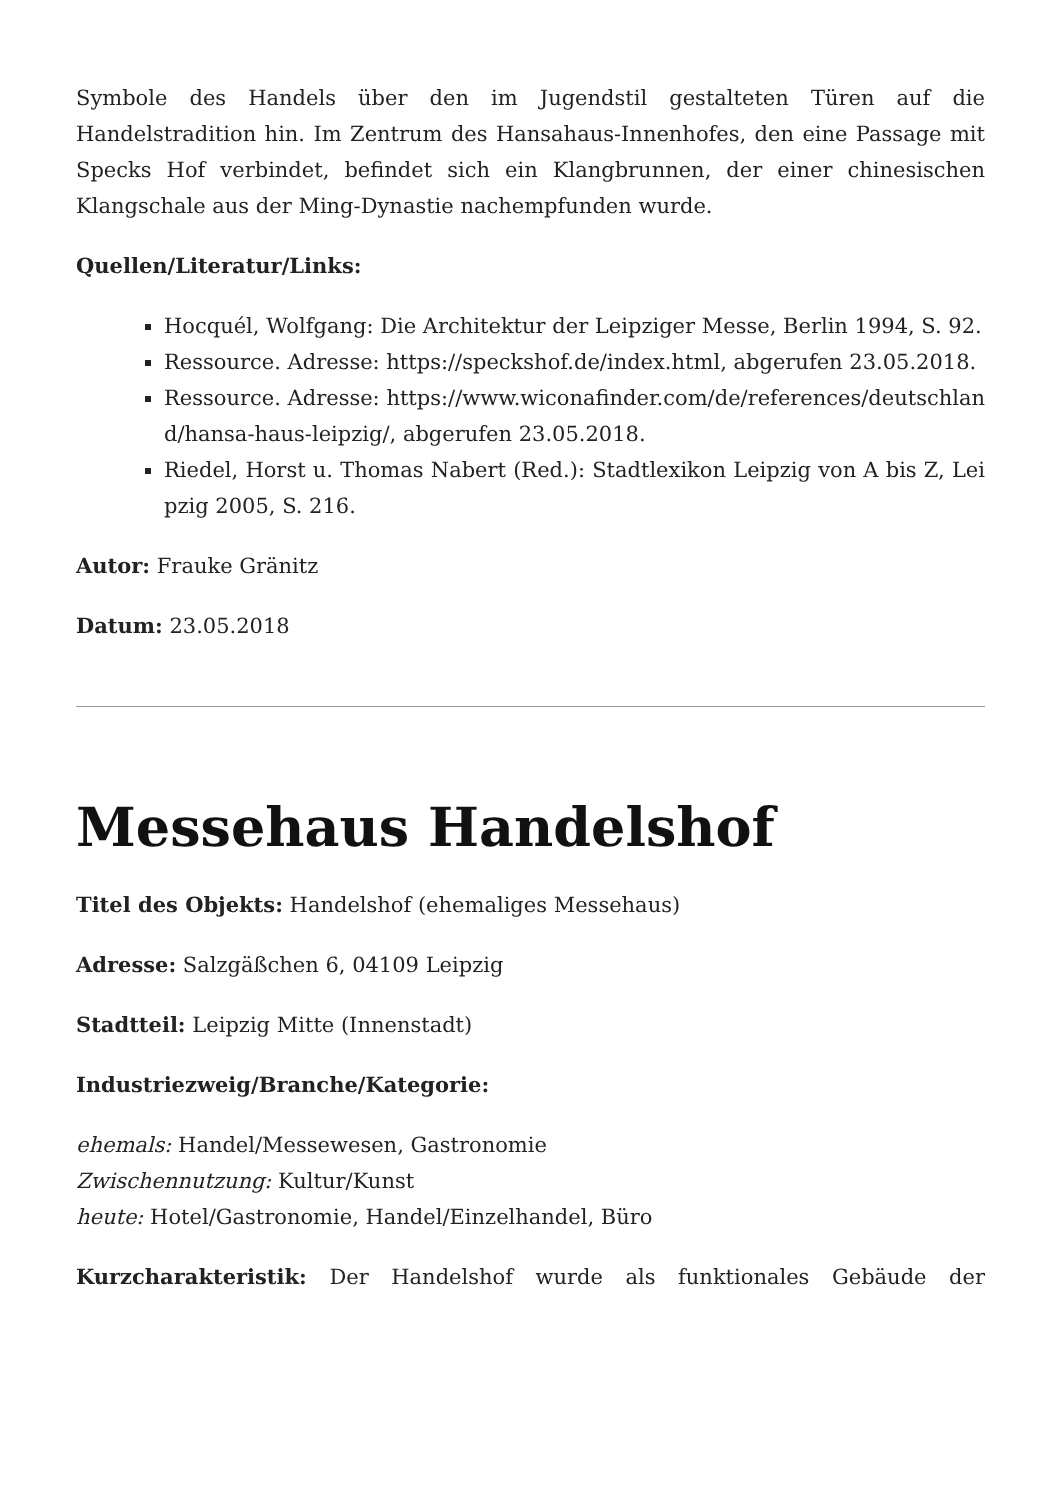Symbole des Handels über den im Jugendstil gestalteten Türen auf die Handelstradition hin. Im Zentrum des Hansahaus-Innenhofes, den eine Passage mit Specks Hof verbindet, befindet sich ein Klangbrunnen, der einer chinesischen Klangschale aus der Ming-Dynastie nachempfunden wurde.
Quellen/Literatur/Links:
Hocquél, Wolfgang: Die Architektur der Leipziger Messe, Berlin 1994, S. 92.
Ressource. Adresse: https://speckshof.de/index.html, abgerufen 23.05.2018.
Ressource. Adresse: https://www.wiconafinder.com/de/references/deutschland/hansa-haus-leipzig/, abgerufen 23.05.2018.
Riedel, Horst u. Thomas Nabert (Red.): Stadtlexikon Leipzig von A bis Z, Leipzig 2005, S. 216.
Autor: Frauke Gränitz
Datum: 23.05.2018
Messehaus Handelshof
Titel des Objekts: Handelshof (ehemaliges Messehaus)
Adresse: Salzgäßchen 6, 04109 Leipzig
Stadtteil: Leipzig Mitte (Innenstadt)
Industriezweig/Branche/Kategorie:
ehemals: Handel/Messewesen, Gastronomie
Zwischennutzung: Kultur/Kunst
heute: Hotel/Gastronomie, Handel/Einzelhandel, Büro
Kurzcharakteristik: Der Handelshof wurde als funktionales Gebäude der